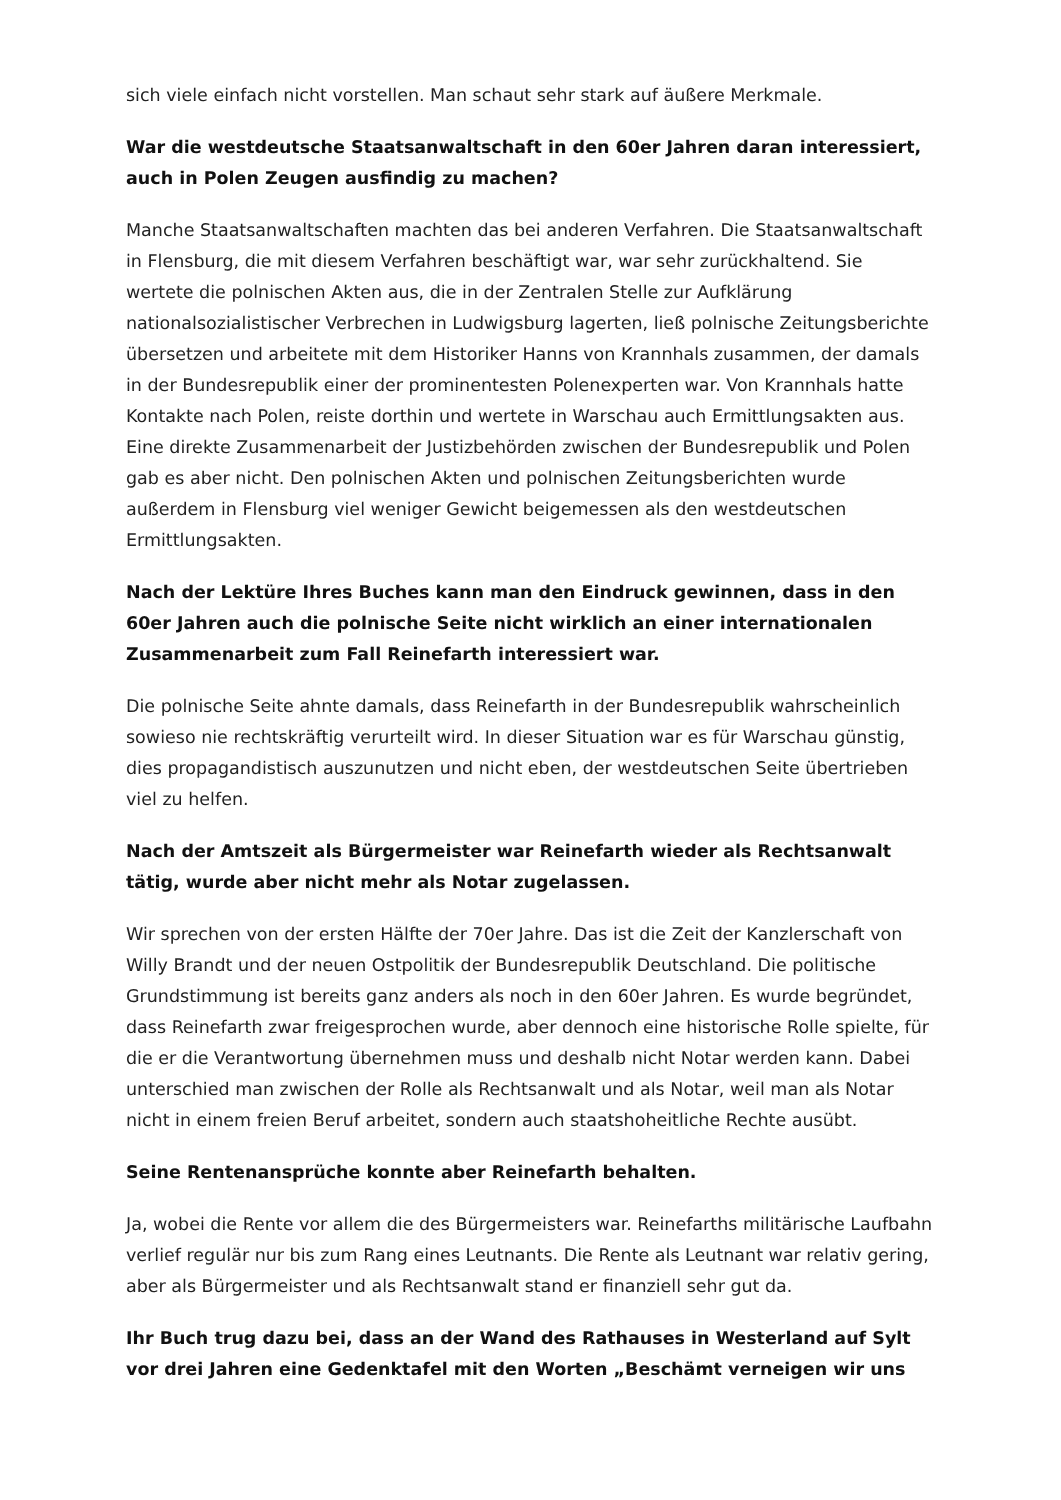sich viele einfach nicht vorstellen. Man schaut sehr stark auf äußere Merkmale.
War die westdeutsche Staatsanwaltschaft in den 60er Jahren daran interessiert, auch in Polen Zeugen ausfindig zu machen?
Manche Staatsanwaltschaften machten das bei anderen Verfahren. Die Staatsanwaltschaft in Flensburg, die mit diesem Verfahren beschäftigt war, war sehr zurückhaltend. Sie wertete die polnischen Akten aus, die in der Zentralen Stelle zur Aufklärung nationalsozialistischer Verbrechen in Ludwigsburg lagerten, ließ polnische Zeitungsberichte übersetzen und arbeitete mit dem Historiker Hanns von Krannhals zusammen, der damals in der Bundesrepublik einer der prominentesten Polenexperten war. Von Krannhals hatte Kontakte nach Polen, reiste dorthin und wertete in Warschau auch Ermittlungsakten aus. Eine direkte Zusammenarbeit der Justizbehörden zwischen der Bundesrepublik und Polen gab es aber nicht. Den polnischen Akten und polnischen Zeitungsberichten wurde außerdem in Flensburg viel weniger Gewicht beigemessen als den westdeutschen Ermittlungsakten.
Nach der Lektüre Ihres Buches kann man den Eindruck gewinnen, dass in den 60er Jahren auch die polnische Seite nicht wirklich an einer internationalen Zusammenarbeit zum Fall Reinefarth interessiert war.
Die polnische Seite ahnte damals, dass Reinefarth in der Bundesrepublik wahrscheinlich sowieso nie rechtskräftig verurteilt wird. In dieser Situation war es für Warschau günstig, dies propagandistisch auszunutzen und nicht eben, der westdeutschen Seite übertrieben viel zu helfen.
Nach der Amtszeit als Bürgermeister war Reinefarth wieder als Rechtsanwalt tätig, wurde aber nicht mehr als Notar zugelassen.
Wir sprechen von der ersten Hälfte der 70er Jahre. Das ist die Zeit der Kanzlerschaft von Willy Brandt und der neuen Ostpolitik der Bundesrepublik Deutschland. Die politische Grundstimmung ist bereits ganz anders als noch in den 60er Jahren. Es wurde begründet, dass Reinefarth zwar freigesprochen wurde, aber dennoch eine historische Rolle spielte, für die er die Verantwortung übernehmen muss und deshalb nicht Notar werden kann. Dabei unterschied man zwischen der Rolle als Rechtsanwalt und als Notar, weil man als Notar nicht in einem freien Beruf arbeitet, sondern auch staatshoheitliche Rechte ausübt.
Seine Rentenansprüche konnte aber Reinefarth behalten.
Ja, wobei die Rente vor allem die des Bürgermeisters war. Reinefarths militärische Laufbahn verlief regulär nur bis zum Rang eines Leutnants. Die Rente als Leutnant war relativ gering, aber als Bürgermeister und als Rechtsanwalt stand er finanziell sehr gut da.
Ihr Buch trug dazu bei, dass an der Wand des Rathauses in Westerland auf Sylt vor drei Jahren eine Gedenktafel mit den Worten „Beschämt verneigen wir uns